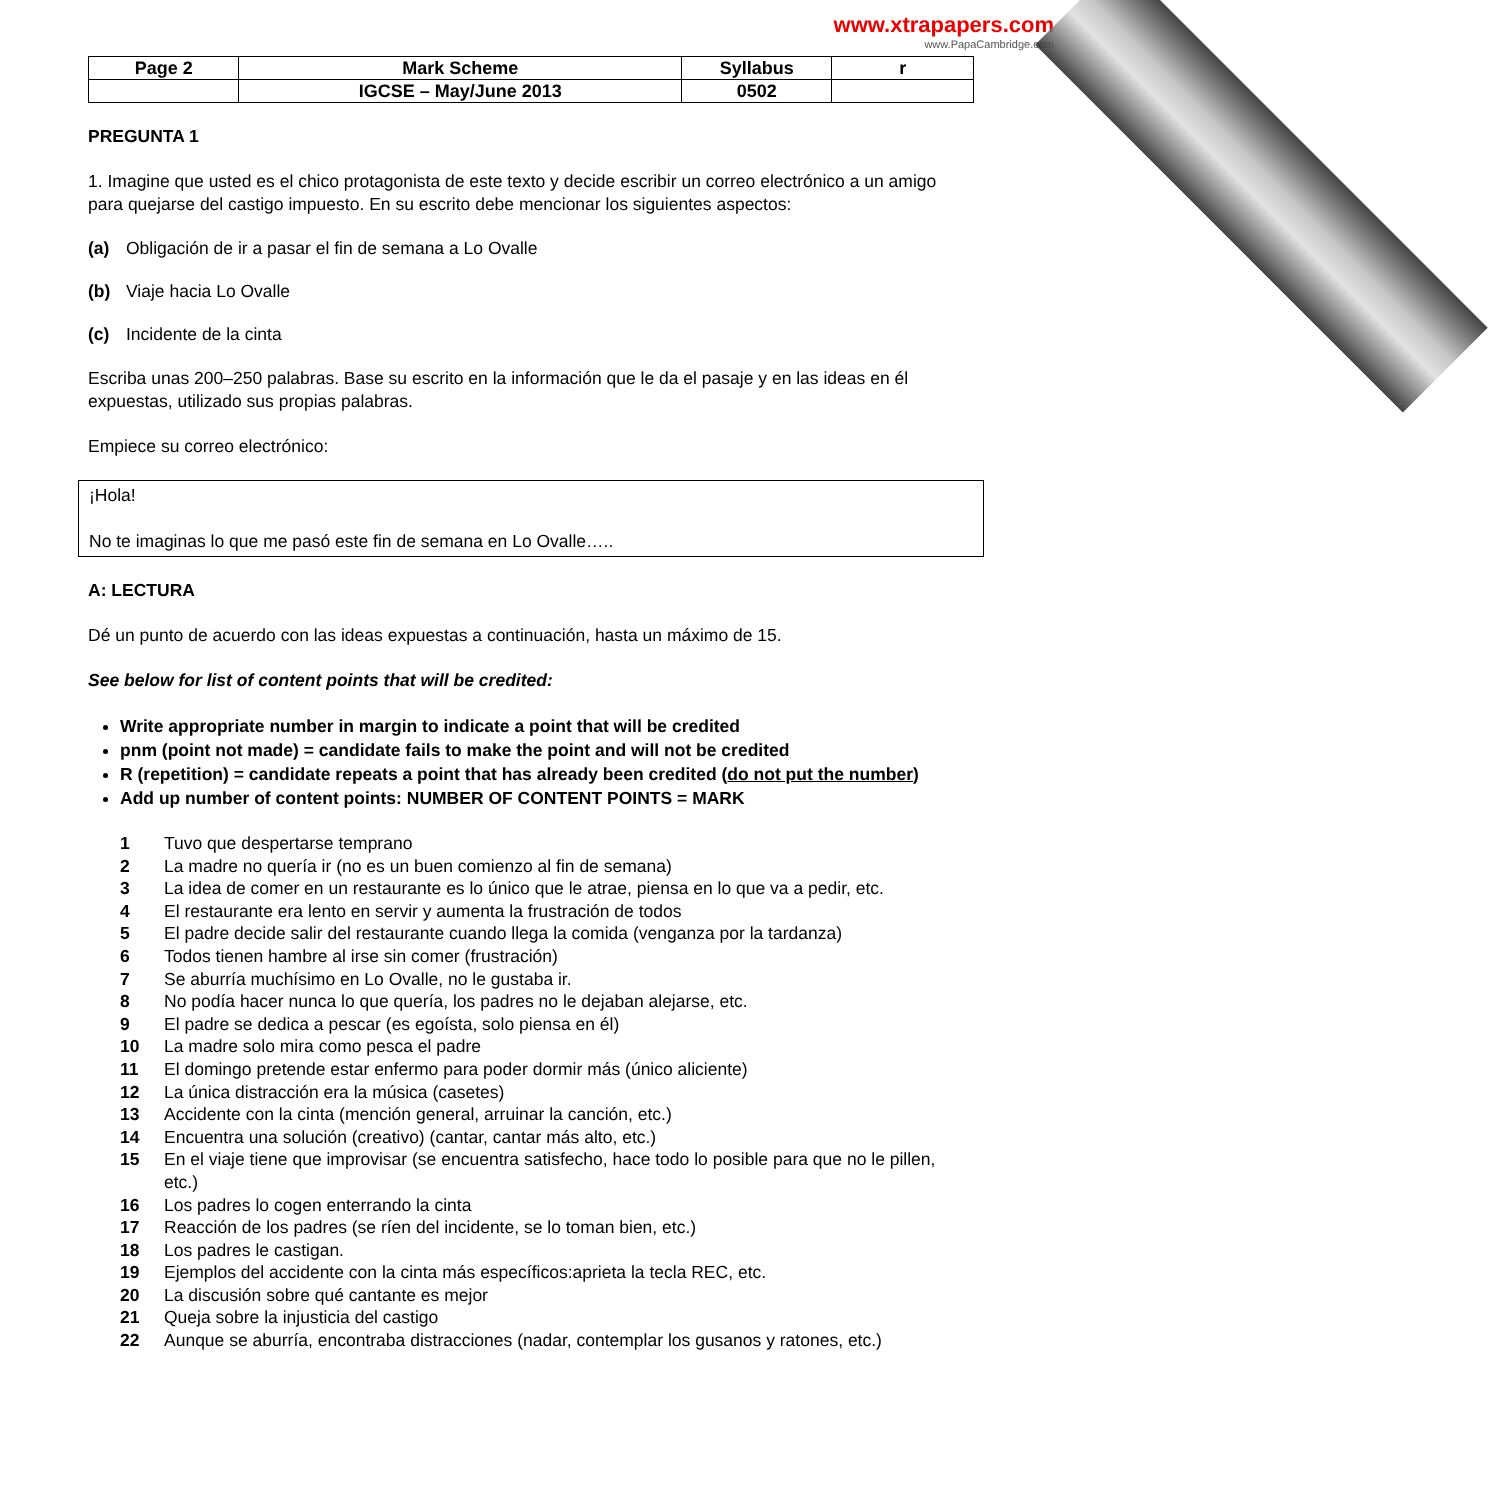www.xtrapapers.com
www.PapaCambridge.com
| Page 2 | Mark Scheme | Syllabus | r |
| | IGCSE – May/June 2013 | 0502 | |
PREGUNTA 1
1. Imagine que usted es el chico protagonista de este texto y decide escribir un correo electrónico a un amigo para quejarse del castigo impuesto. En su escrito debe mencionar los siguientes aspectos:
(a) Obligación de ir a pasar el fin de semana a Lo Ovalle
(b) Viaje hacia Lo Ovalle
(c) Incidente de la cinta
Escriba unas 200–250 palabras. Base su escrito en la información que le da el pasaje y en las ideas en él expuestas, utilizado sus propias palabras.
Empiece su correo electrónico:
¡Hola!
No te imaginas lo que me pasó este fin de semana en Lo Ovalle…..
A: LECTURA
Dé un punto de acuerdo con las ideas expuestas a continuación, hasta un máximo de 15.
See below for list of content points that will be credited:
Write appropriate number in margin to indicate a point that will be credited
pnm (point not made) = candidate fails to make the point and will not be credited
R (repetition) = candidate repeats a point that has already been credited (do not put the number)
Add up number of content points: NUMBER OF CONTENT POINTS = MARK
1 Tuvo que despertarse temprano
2 La madre no quería ir (no es un buen comienzo al fin de semana)
3 La idea de comer en un restaurante es lo único que le atrae, piensa en lo que va a pedir, etc.
4 El restaurante era lento en servir y aumenta la frustración de todos
5 El padre decide salir del restaurante cuando llega la comida (venganza por la tardanza)
6 Todos tienen hambre al irse sin comer (frustración)
7 Se aburría muchísimo en Lo Ovalle, no le gustaba ir.
8 No podía hacer nunca lo que quería, los padres no le dejaban alejarse, etc.
9 El padre se dedica a pescar (es egoísta, solo piensa en él)
10 La madre solo mira como pesca el padre
11 El domingo pretende estar enfermo para poder dormir más (único aliciente)
12 La única distracción era la música (casetes)
13 Accidente con la cinta (mención general, arruinar la canción, etc.)
14 Encuentra una solución (creativo) (cantar, cantar más alto, etc.)
15 En el viaje tiene que improvisar (se encuentra satisfecho, hace todo lo posible para que no le pillen, etc.)
16 Los padres lo cogen enterrando la cinta
17 Reacción de los padres (se ríen del incidente, se lo toman bien, etc.)
18 Los padres le castigan.
19 Ejemplos del accidente con la cinta más específicos:aprieta la tecla REC, etc.
20 La discusión sobre qué cantante es mejor
21 Queja sobre la injusticia del castigo
22 Aunque se aburría, encontraba distracciones (nadar, contemplar los gusanos y ratones, etc.)